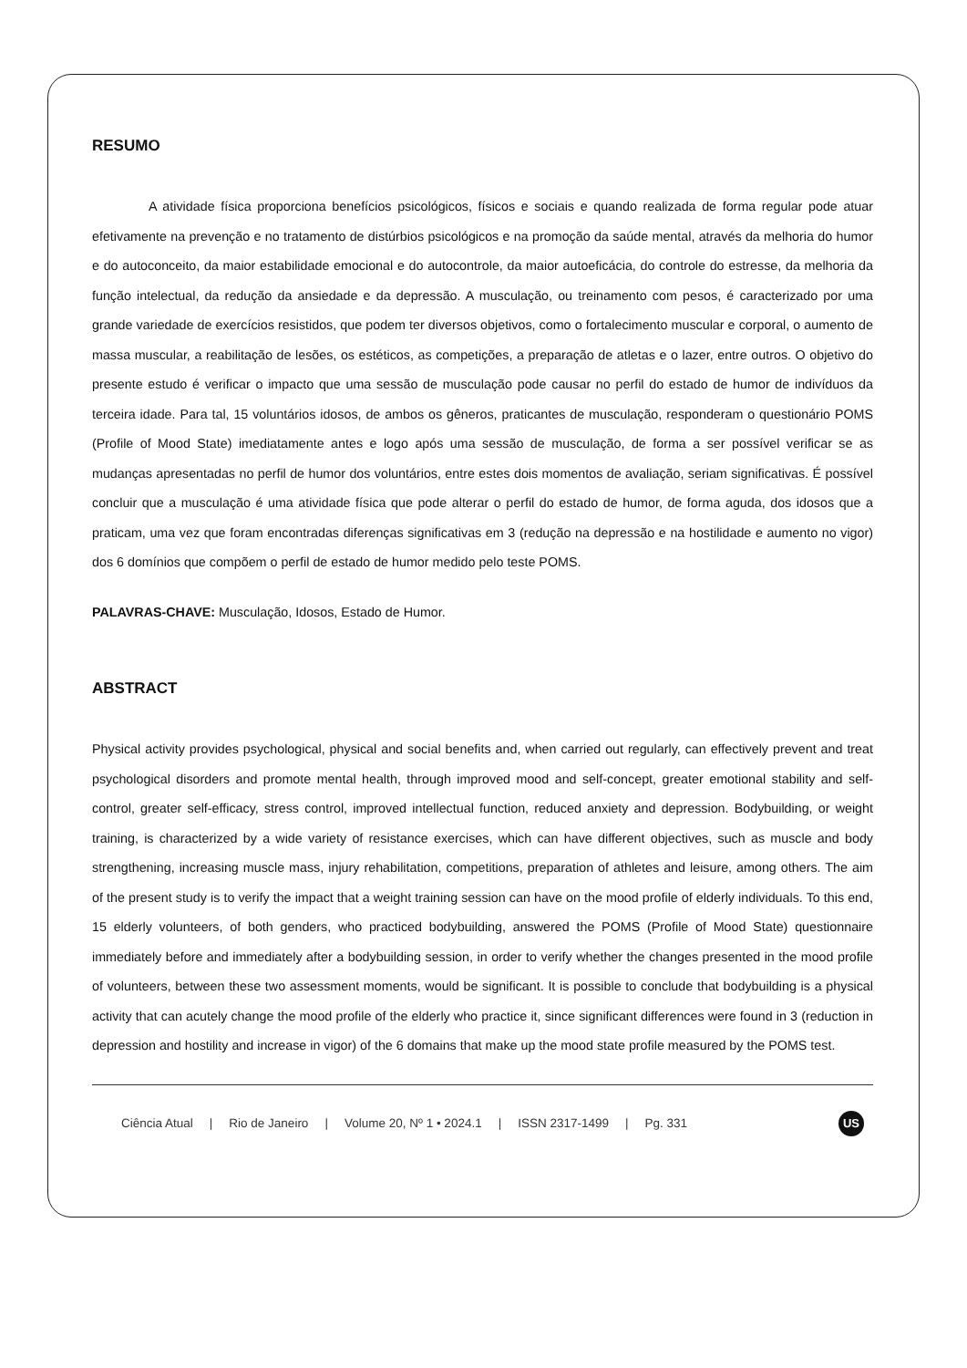RESUMO
A atividade física proporciona benefícios psicológicos, físicos e sociais e quando realizada de forma regular pode atuar efetivamente na prevenção e no tratamento de distúrbios psicológicos e na promoção da saúde mental, através da melhoria do humor e do autoconceito, da maior estabilidade emocional e do autocontrole, da maior autoeficácia, do controle do estresse, da melhoria da função intelectual, da redução da ansiedade e da depressão. A musculação, ou treinamento com pesos, é caracterizado por uma grande variedade de exercícios resistidos, que podem ter diversos objetivos, como o fortalecimento muscular e corporal, o aumento de massa muscular, a reabilitação de lesões, os estéticos, as competições, a preparação de atletas e o lazer, entre outros. O objetivo do presente estudo é verificar o impacto que uma sessão de musculação pode causar no perfil do estado de humor de indivíduos da terceira idade. Para tal, 15 voluntários idosos, de ambos os gêneros, praticantes de musculação, responderam o questionário POMS (Profile of Mood State) imediatamente antes e logo após uma sessão de musculação, de forma a ser possível verificar se as mudanças apresentadas no perfil de humor dos voluntários, entre estes dois momentos de avaliação, seriam significativas. É possível concluir que a musculação é uma atividade física que pode alterar o perfil do estado de humor, de forma aguda, dos idosos que a praticam, uma vez que foram encontradas diferenças significativas em 3 (redução na depressão e na hostilidade e aumento no vigor) dos 6 domínios que compõem o perfil de estado de humor medido pelo teste POMS.
PALAVRAS-CHAVE: Musculação, Idosos, Estado de Humor.
ABSTRACT
Physical activity provides psychological, physical and social benefits and, when carried out regularly, can effectively prevent and treat psychological disorders and promote mental health, through improved mood and self-concept, greater emotional stability and self-control, greater self-efficacy, stress control, improved intellectual function, reduced anxiety and depression. Bodybuilding, or weight training, is characterized by a wide variety of resistance exercises, which can have different objectives, such as muscle and body strengthening, increasing muscle mass, injury rehabilitation, competitions, preparation of athletes and leisure, among others. The aim of the present study is to verify the impact that a weight training session can have on the mood profile of elderly individuals. To this end, 15 elderly volunteers, of both genders, who practiced bodybuilding, answered the POMS (Profile of Mood State) questionnaire immediately before and immediately after a bodybuilding session, in order to verify whether the changes presented in the mood profile of volunteers, between these two assessment moments, would be significant. It is possible to conclude that bodybuilding is a physical activity that can acutely change the mood profile of the elderly who practice it, since significant differences were found in 3 (reduction in depression and hostility and increase in vigor) of the 6 domains that make up the mood state profile measured by the POMS test.
Ciência Atual | Rio de Janeiro | Volume 20, Nº 1 • 2024.1 | ISSN 2317-1499 | Pg. 331
US